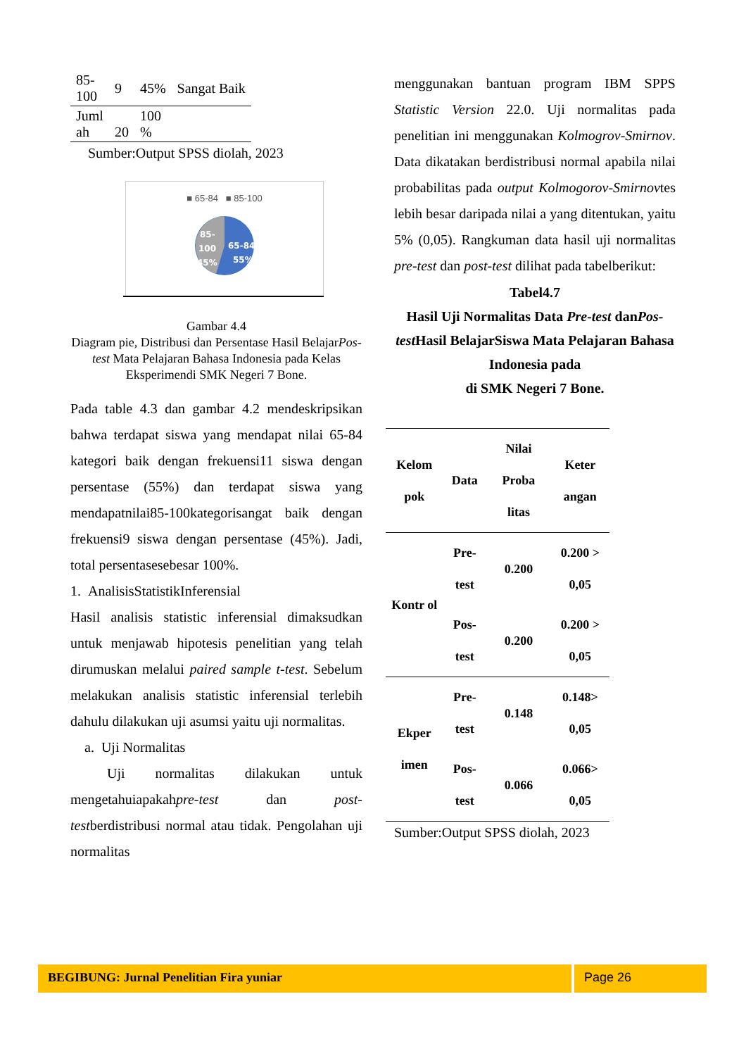| 85- 100 | 9 | 45% | Sangat Baik |
| Juml ah | 20 | 100 % | |
Sumber:Output SPSS diolah, 2023
■ 65-84 ■ 85-100
85-
100
45%
65-84
55%
Gambar 4.4
Diagram pie, Distribusi dan Persentase Hasil BelajarPos-test Mata Pelajaran Bahasa Indonesia pada Kelas Eksperimendi SMK Negeri 7 Bone.
Pada table 4.3 dan gambar 4.2 mendeskripsikan bahwa terdapat siswa yang mendapat nilai 65-84 kategori baik dengan frekuensi11 siswa dengan persentase (55%) dan terdapat siswa yang mendapatnilai85-100kategorisangat baik dengan frekuensi9 siswa dengan persentase (45%). Jadi, total persentasesebesar 100%.
1. AnalisisStatistikInferensial
Hasil analisis statistic inferensial dimaksudkan untuk menjawab hipotesis penelitian yang telah dirumuskan melalui paired sample t-test. Sebelum melakukan analisis statistic inferensial terlebih dahulu dilakukan uji asumsi yaitu uji normalitas.
a. Uji Normalitas
Uji normalitas dilakukan untuk mengetahuiapakahpre-test dan post-testberdistribusi normal atau tidak. Pengolahan uji normalitas
menggunakan bantuan program IBM SPPS Statistic Version 22.0. Uji normalitas pada penelitian ini menggunakan Kolmogrov-Smirnov. Data dikatakan berdistribusi normal apabila nilai probabilitas pada output Kolmogorov-Smirnovtes lebih besar daripada nilai a yang ditentukan, yaitu 5% (0,05). Rangkuman data hasil uji normalitas pre-test dan post-test dilihat pada tabelberikut:
Tabel4.7
Hasil Uji Normalitas Data Pre-test danPos-test Hasil BelajarSiswa Mata Pelajaran Bahasa Indonesia pada
di SMK Negeri 7 Bone.
| Kelom pok | Data | Nilai Proba litas | Keter angan |
| Kontr ol | Pre-test | 0.200 | 0.200 > 0,05 |
| | Pos-test | 0.200 | 0.200 > 0,05 |
| Ekper imen | Pre-test | 0.148 | 0.148> 0,05 |
| | Pos-test | 0.066 | 0.066> 0,05 |
Sumber:Output SPSS diolah, 2023
BEGIBUNG: Jurnal Penelitian Fira yuniar
Page 26